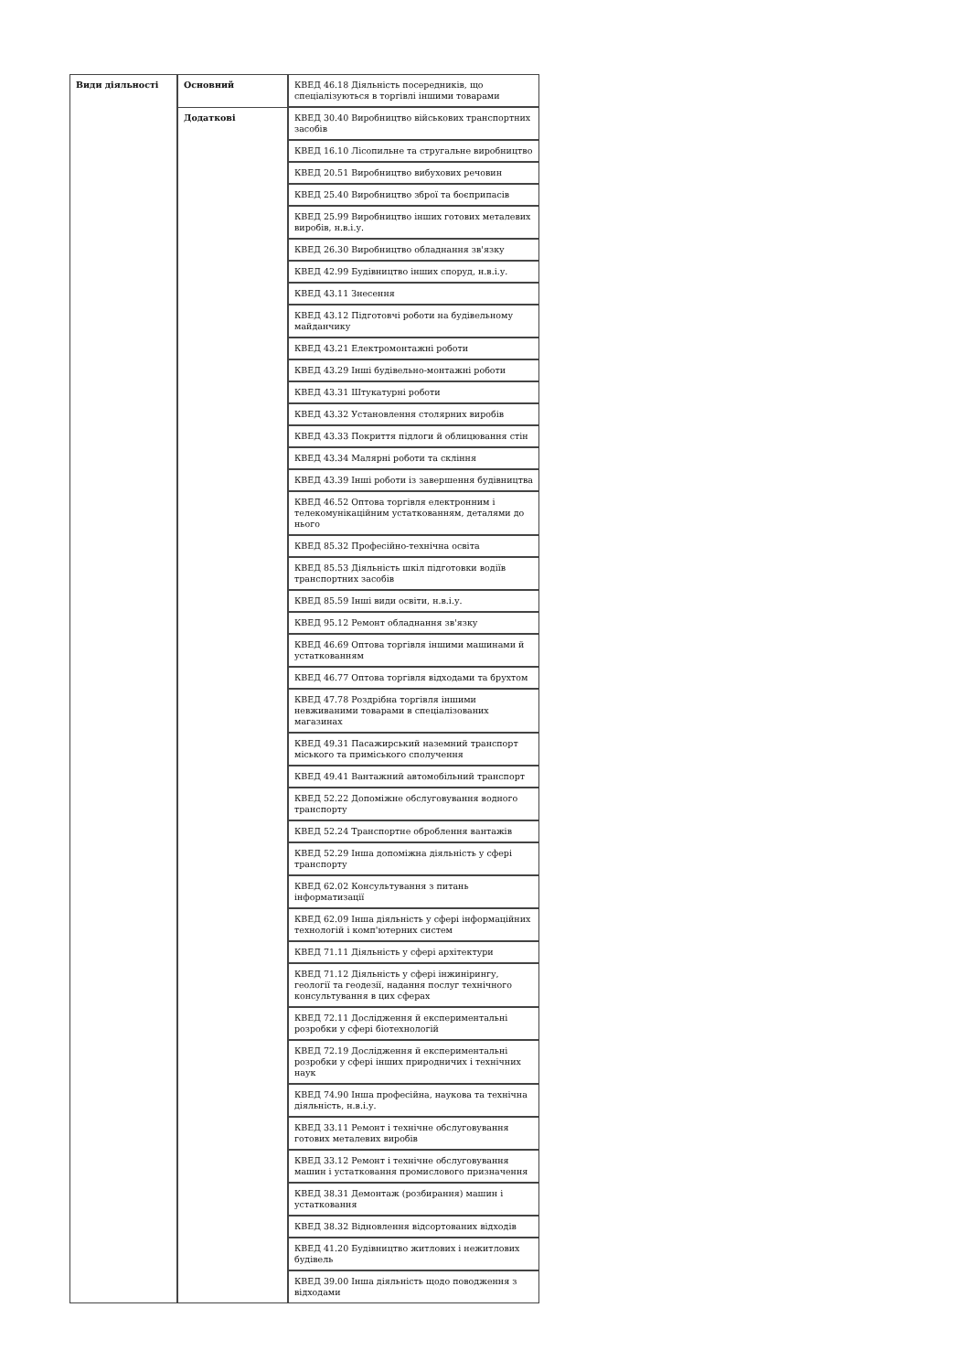| Види діяльності | Основний | КВЕД 46.18 Діяльність посередників, що спеціалізуються в торгівлі іншими товарами |
| | Додаткові | КВЕД 30.40 Виробництво військових транспортних засобів |
| | | КВЕД 16.10 Лісопильне та стругальне виробництво |
| | | КВЕД 20.51 Виробництво вибухових речовин |
| | | КВЕД 25.40 Виробництво зброї та боєприпасів |
| | | КВЕД 25.99 Виробництво інших готових металевих виробів, н.в.і.у. |
| | | КВЕД 26.30 Виробництво обладнання зв'язку |
| | | КВЕД 42.99 Будівництво інших споруд, н.в.і.у. |
| | | КВЕД 43.11 Знесення |
| | | КВЕД 43.12 Підготовчі роботи на будівельному майданчику |
| | | КВЕД 43.21 Електромонтажні роботи |
| | | КВЕД 43.29 Інші будівельно-монтажні роботи |
| | | КВЕД 43.31 Штукатурні роботи |
| | | КВЕД 43.32 Установлення столярних виробів |
| | | КВЕД 43.33 Покриття підлоги й облицювання стін |
| | | КВЕД 43.34 Малярні роботи та скління |
| | | КВЕД 43.39 Інші роботи із завершення будівництва |
| | | КВЕД 46.52 Оптова торгівля електронним і телекомунікаційним устаткованням, деталями до нього |
| | | КВЕД 85.32 Професійно-технічна освіта |
| | | КВЕД 85.53 Діяльність шкіл підготовки водіїв транспортних засобів |
| | | КВЕД 85.59 Інші види освіти, н.в.і.у. |
| | | КВЕД 95.12 Ремонт обладнання зв'язку |
| | | КВЕД 46.69 Оптова торгівля іншими машинами й устаткованням |
| | | КВЕД 46.77 Оптова торгівля відходами та брухтом |
| | | КВЕД 47.78 Роздрібна торгівля іншими невживаними товарами в спеціалізованих магазинах |
| | | КВЕД 49.31 Пасажирський наземний транспорт міського та приміського сполучення |
| | | КВЕД 49.41 Вантажний автомобільний транспорт |
| | | КВЕД 52.22 Допоміжне обслуговування водного транспорту |
| | | КВЕД 52.24 Транспортне оброблення вантажів |
| | | КВЕД 52.29 Інша допоміжна діяльність у сфері транспорту |
| | | КВЕД 62.02 Консультування з питань інформатизації |
| | | КВЕД 62.09 Інша діяльність у сфері інформаційних технологій і комп'ютерних систем |
| | | КВЕД 71.11 Діяльність у сфері архітектури |
| | | КВЕД 71.12 Діяльність у сфері інжинірингу, геології та геодезії, надання послуг технічного консультування в цих сферах |
| | | КВЕД 72.11 Дослідження й експериментальні розробки у сфері біотехнологій |
| | | КВЕД 72.19 Дослідження й експериментальні розробки у сфері інших природничих і технічних наук |
| | | КВЕД 74.90 Інша професійна, наукова та технічна діяльність, н.в.і.у. |
| | | КВЕД 33.11 Ремонт і технічне обслуговування готових металевих виробів |
| | | КВЕД 33.12 Ремонт і технічне обслуговування машин і устатковання промислового призначення |
| | | КВЕД 38.31 Демонтаж (розбирання) машин і устатковання |
| | | КВЕД 38.32 Відновлення відсортованих відходів |
| | | КВЕД 41.20 Будівництво житлових і нежитлових будівель |
| | | КВЕД 39.00 Інша діяльність щодо поводження з відходами |